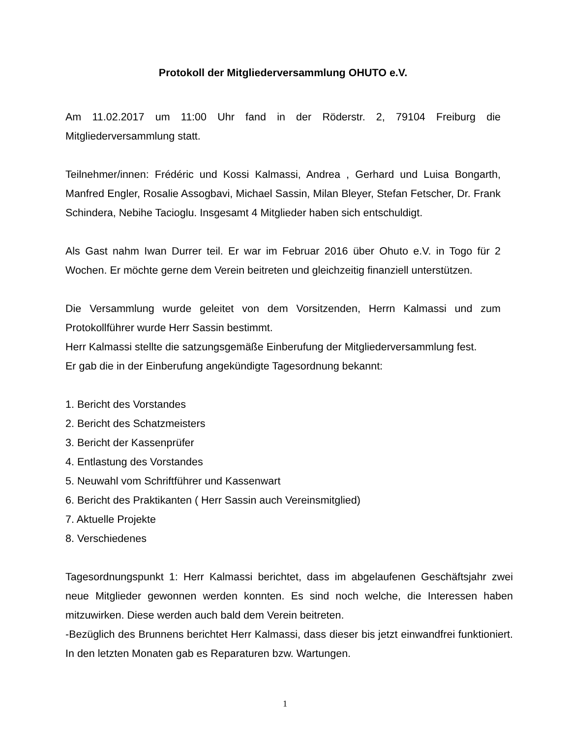Protokoll der Mitgliederversammlung OHUTO e.V.
Am 11.02.2017 um 11:00 Uhr fand in der Röderstr. 2, 79104 Freiburg die Mitgliederversammlung statt.
Teilnehmer/innen: Frédéric und Kossi Kalmassi, Andrea , Gerhard und Luisa Bongarth, Manfred Engler, Rosalie Assogbavi, Michael Sassin, Milan Bleyer, Stefan Fetscher, Dr. Frank Schindera, Nebihe Tacioglu. Insgesamt 4 Mitglieder haben sich entschuldigt.
Als Gast nahm Iwan Durrer teil. Er war im Februar 2016 über Ohuto e.V. in Togo für 2 Wochen. Er möchte gerne dem Verein beitreten und gleichzeitig finanziell unterstützen.
Die Versammlung wurde geleitet von dem Vorsitzenden, Herrn Kalmassi und zum Protokollführer wurde Herr Sassin bestimmt.
Herr Kalmassi stellte die satzungsgemäße Einberufung der Mitgliederversammlung fest.
Er gab die in der Einberufung angekündigte Tagesordnung bekannt:
1. Bericht des Vorstandes
2. Bericht des Schatzmeisters
3. Bericht der Kassenprüfer
4. Entlastung des Vorstandes
5. Neuwahl vom Schriftführer und Kassenwart
6. Bericht des Praktikanten ( Herr Sassin auch Vereinsmitglied)
7. Aktuelle Projekte
8. Verschiedenes
Tagesordnungspunkt 1: Herr Kalmassi berichtet, dass im abgelaufenen Geschäftsjahr zwei neue Mitglieder gewonnen werden konnten. Es sind noch welche, die Interessen haben mitzuwirken. Diese werden auch bald dem Verein beitreten.
-Bezüglich des Brunnens berichtet Herr Kalmassi, dass dieser bis jetzt einwandfrei funktioniert. In den letzten Monaten gab es Reparaturen bzw. Wartungen.
1